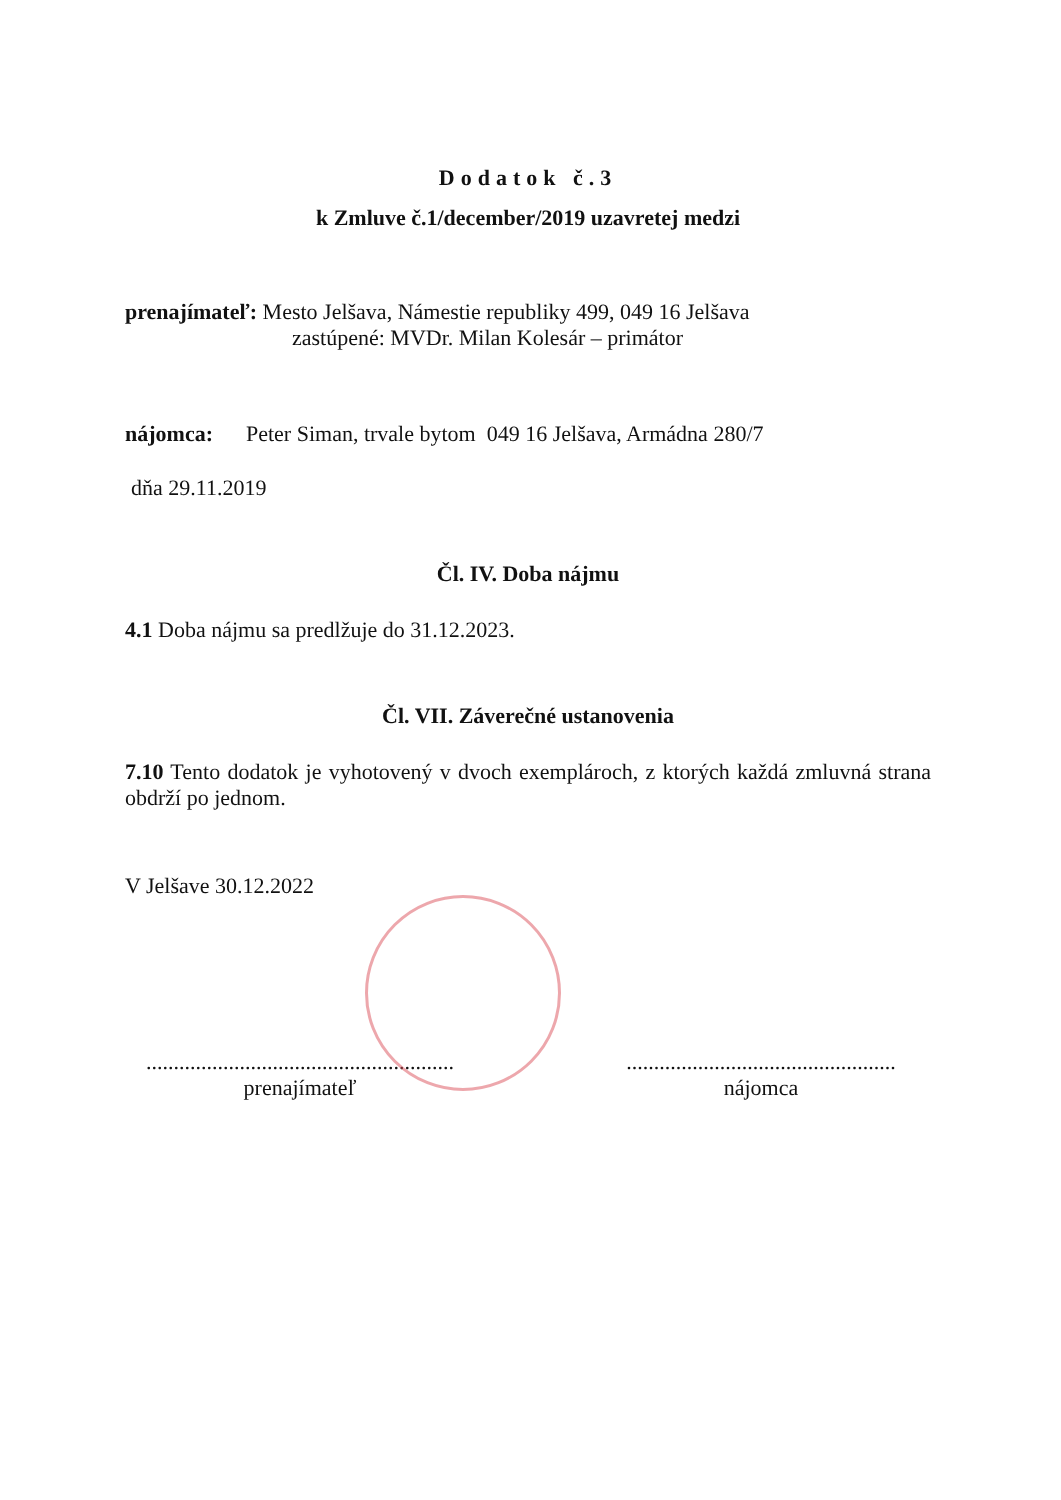Dodatok č.3
k Zmluve č.1/december/2019 uzavretej medzi
prenajímateľ: Mesto Jelšava, Námestie republiky 499, 049 16 Jelšava
zastúpené: MVDr. Milan Kolesár – primátor
nájomca: Peter Siman, trvale bytom 049 16 Jelšava, Armádna 280/7
dňa 29.11.2019
Čl. IV. Doba nájmu
4.1 Doba nájmu sa predlžuje do 31.12.2023.
Čl. VII. Záverečné ustanovenia
7.10 Tento dodatok je vyhotovený v dvoch exemplároch, z ktorých každá zmluvná strana obdrží po jednom.
V Jelšave 30.12.2022
........................................................
prenajímateľ
.................................................
nájomca